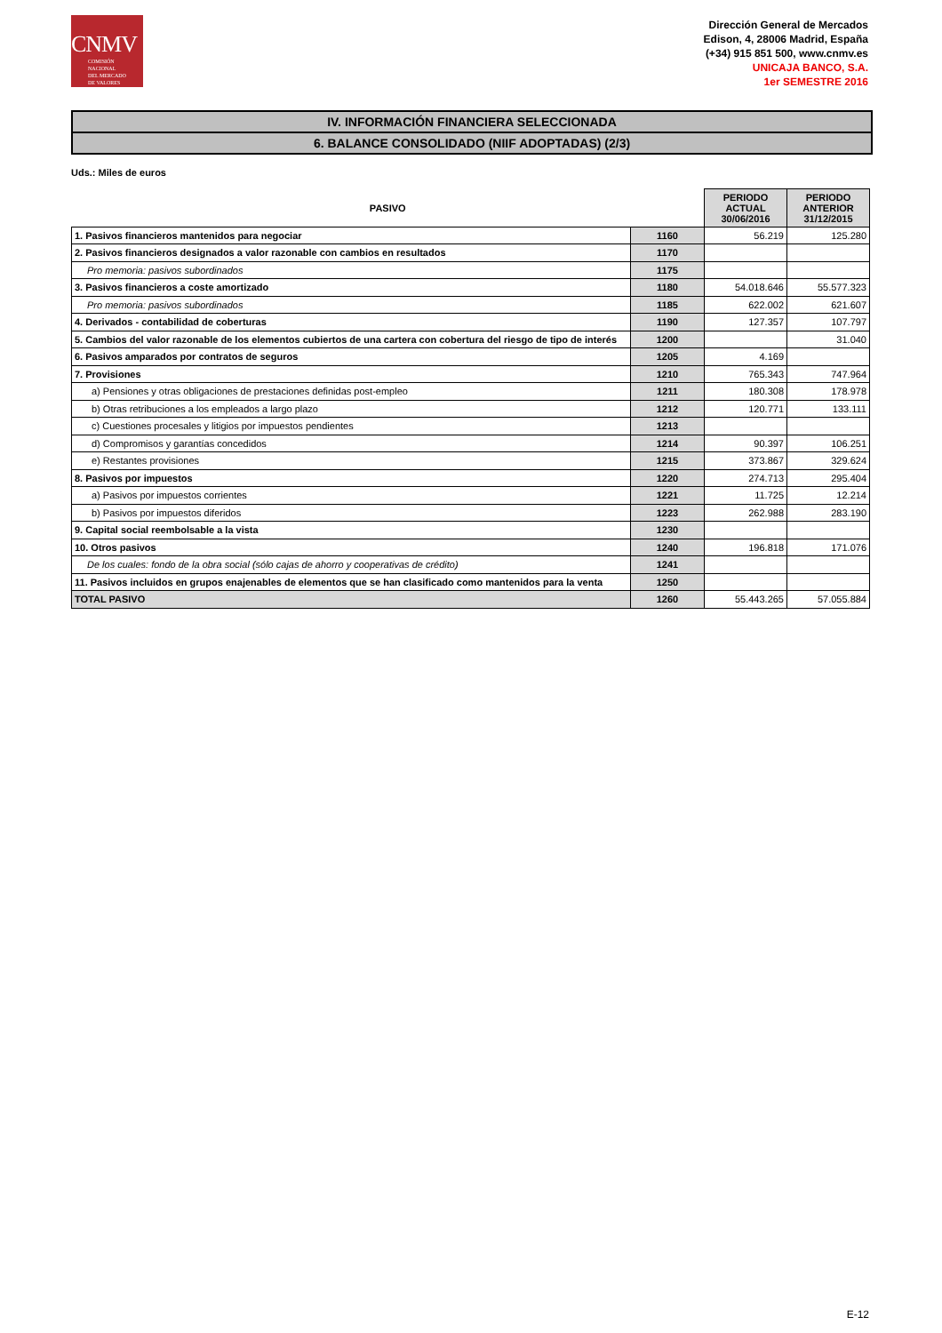CNMV
COMISIÓN
NACIONAL
DEL MERCADO
DE VALORES
Dirección General de Mercados
Edison, 4, 28006 Madrid, España
(+34) 915 851 500, www.cnmv.es
UNICAJA BANCO, S.A.
1er SEMESTRE 2016
IV. INFORMACIÓN FINANCIERA SELECCIONADA
6. BALANCE CONSOLIDADO (NIIF ADOPTADAS) (2/3)
Uds.: Miles de euros
| PASIVO | | PERIODO ACTUAL 30/06/2016 | PERIODO ANTERIOR 31/12/2015 |
| --- | --- | --- | --- |
| 1. Pasivos financieros mantenidos para negociar | 1160 | 56.219 | 125.280 |
| 2. Pasivos financieros designados a valor razonable con cambios en resultados | 1170 | | |
| Pro memoria: pasivos subordinados | 1175 | | |
| 3. Pasivos financieros a coste amortizado | 1180 | 54.018.646 | 55.577.323 |
| Pro memoria: pasivos subordinados | 1185 | 622.002 | 621.607 |
| 4. Derivados - contabilidad de coberturas | 1190 | 127.357 | 107.797 |
| 5. Cambios del valor razonable de los elementos cubiertos de una cartera con cobertura del riesgo de tipo de interés | 1200 | | 31.040 |
| 6. Pasivos amparados por contratos de seguros | 1205 | 4.169 | |
| 7. Provisiones | 1210 | 765.343 | 747.964 |
| a) Pensiones y otras obligaciones de prestaciones definidas post-empleo | 1211 | 180.308 | 178.978 |
| b) Otras retribuciones a los empleados a largo plazo | 1212 | 120.771 | 133.111 |
| c) Cuestiones procesales y litigios por impuestos pendientes | 1213 | | |
| d) Compromisos y garantías concedidos | 1214 | 90.397 | 106.251 |
| e) Restantes provisiones | 1215 | 373.867 | 329.624 |
| 8. Pasivos por impuestos | 1220 | 274.713 | 295.404 |
| a) Pasivos por impuestos corrientes | 1221 | 11.725 | 12.214 |
| b) Pasivos por impuestos diferidos | 1223 | 262.988 | 283.190 |
| 9. Capital social reembolsable a la vista | 1230 | | |
| 10. Otros pasivos | 1240 | 196.818 | 171.076 |
| De los cuales: fondo de la obra social (sólo cajas de ahorro y cooperativas de crédito) | 1241 | | |
| 11. Pasivos incluidos en grupos enajenables de elementos que se han clasificado como mantenidos para la venta | 1250 | | |
| TOTAL PASIVO | 1260 | 55.443.265 | 57.055.884 |
E-12